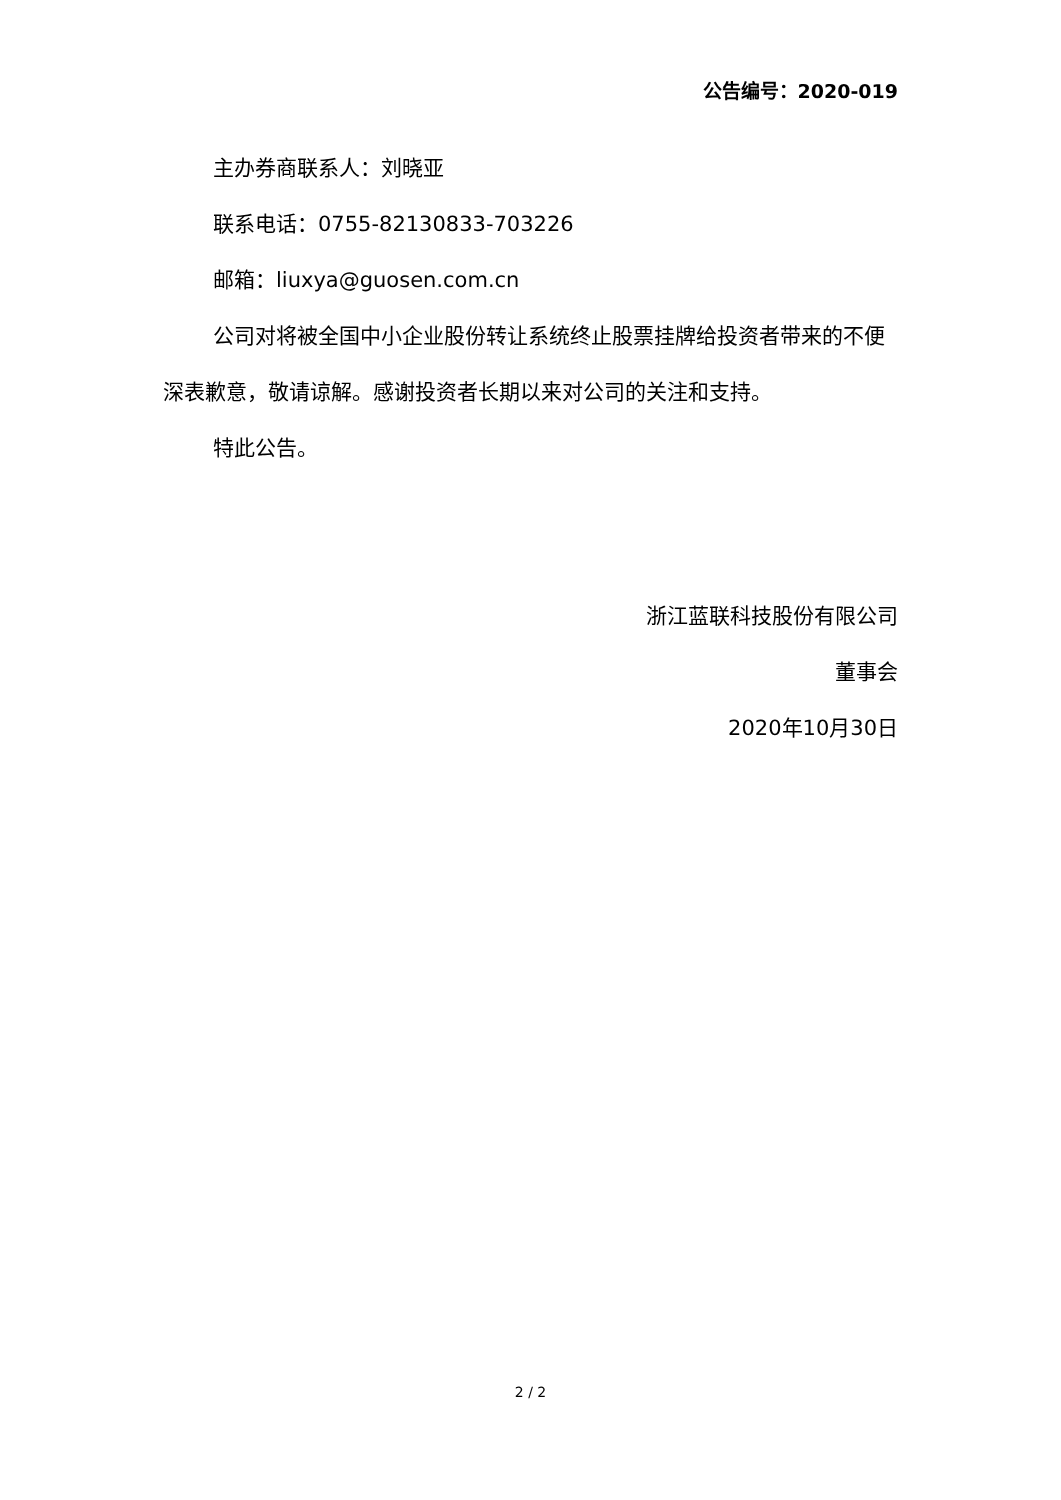公告编号：2020-019
主办券商联系人：刘晓亚
联系电话：0755-82130833-703226
邮箱：liuxya@guosen.com.cn
公司对将被全国中小企业股份转让系统终止股票挂牌给投资者带来的不便深表歉意，敬请谅解。感谢投资者长期以来对公司的关注和支持。
特此公告。
浙江蓝联科技股份有限公司
董事会
2020年10月30日
2 / 2